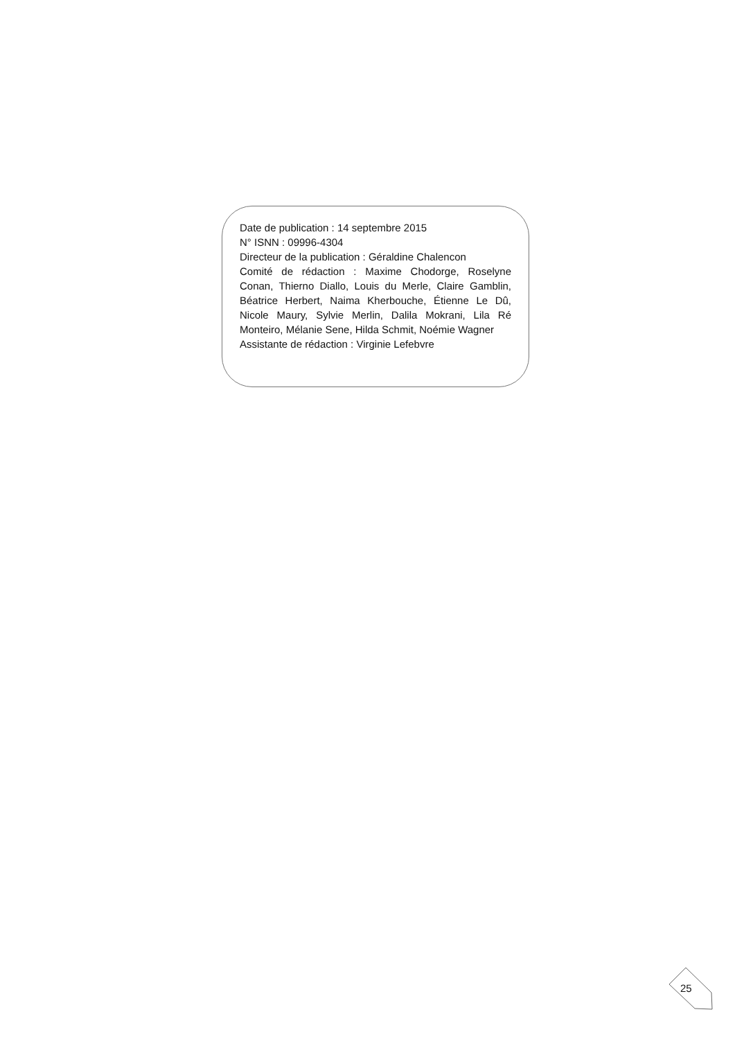Date de publication : 14 septembre 2015
N° ISNN : 09996-4304
Directeur de la publication : Géraldine Chalencon
Comité de rédaction : Maxime Chodorge, Roselyne Conan, Thierno Diallo, Louis du Merle, Claire Gamblin, Béatrice Herbert, Naima Kherbouche, Étienne Le Dû, Nicole Maury, Sylvie Merlin, Dalila Mokrani, Lila Ré Monteiro, Mélanie Sene, Hilda Schmit, Noémie Wagner
Assistante de rédaction : Virginie Lefebvre
25